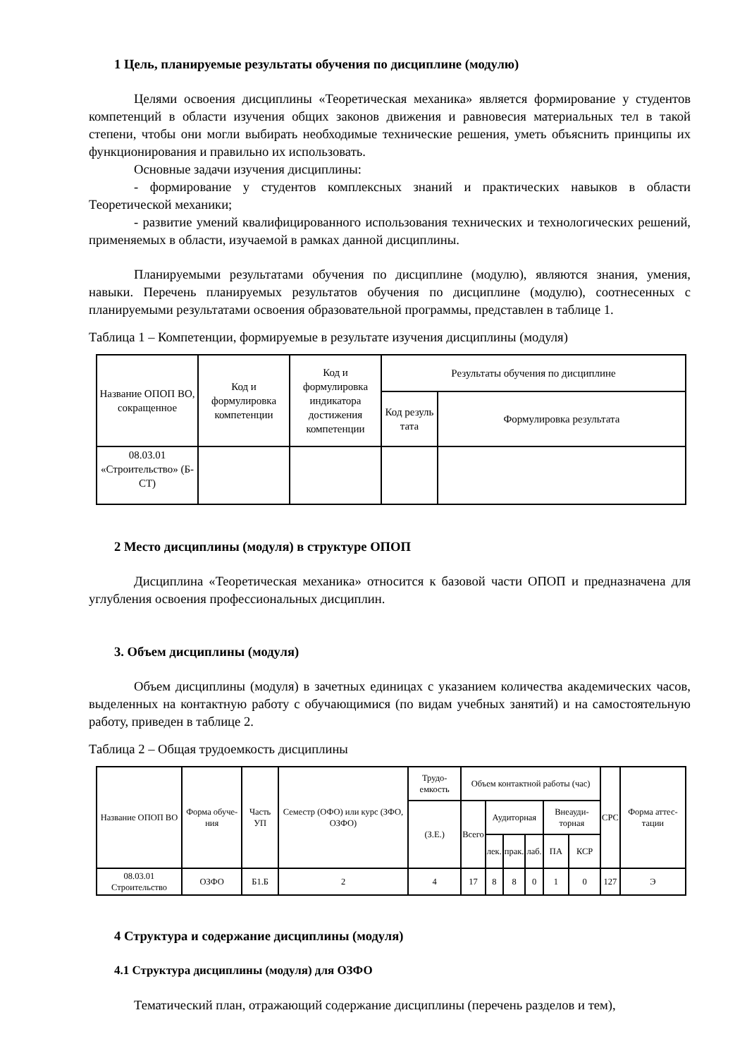1 Цель, планируемые результаты обучения по дисциплине (модулю)
Целями освоения дисциплины «Теоретическая механика» является формирование у студентов компетенций в области изучения общих законов движения и равновесия материальных тел в такой степени, чтобы они могли выбирать необходимые технические решения, уметь объяснить принципы их функционирования и правильно их использовать.
Основные задачи изучения дисциплины:
- формирование у студентов комплексных знаний и практических навыков в области Теоретической механики;
- развитие умений квалифицированного использования технических и технологических решений, применяемых в области, изучаемой в рамках данной дисциплины.
Планируемыми результатами обучения по дисциплине (модулю), являются знания, умения, навыки. Перечень планируемых результатов обучения по дисциплине (модулю), соотнесенных с планируемыми результатами освоения образовательной программы, представлен в таблице 1.
Таблица 1 – Компетенции, формируемые в результате изучения дисциплины (модуля)
| Название ОПОП ВО, сокращенное | Код и формулировка компетенции | Код и формулировка индикатора достижения компетенции | Результаты обучения по дисциплине | |
| --- | --- | --- | --- | --- |
| | | | Код резуль тата | Формулировка результата |
| 08.03.01 «Строительство» (Б-СТ) | | | | |
2 Место дисциплины (модуля) в структуре ОПОП
Дисциплина «Теоретическая механика» относится к базовой части ОПОП и предназначена для углубления освоения профессиональных дисциплин.
3. Объем дисциплины (модуля)
Объем дисциплины (модуля) в зачетных единицах с указанием количества академических часов, выделенных на контактную работу с обучающимися (по видам учебных занятий) и на самостоятельную работу, приведен в таблице 2.
Таблица 2 – Общая трудоемкость дисциплины
| Название ОПОП ВО | Форма обуче-ния | Часть УП | Семестр (ОФО) или курс (ЗФО, ОЗФО) | Трудо-емкость | Объем контактной работы (час) | | | | | | СРС | Форма аттес-тации |
| --- | --- | --- | --- | --- | --- | --- | --- | --- | --- | --- | --- | --- |
| | | | | (З.Е.) | Всего | Аудиторная | | | Внеауди-торная | | | |
| | | | | | | лек. | прак. | лаб. | ПА | КСР | | |
| 08.03.01 Строительство | ОЗФО | Б1.Б | 2 | 4 | 17 | 8 | 8 | 0 | 1 | 0 | 127 | Э |
4 Структура и содержание дисциплины (модуля)
4.1 Структура дисциплины (модуля) для ОЗФО
Тематический план, отражающий содержание дисциплины (перечень разделов и тем),